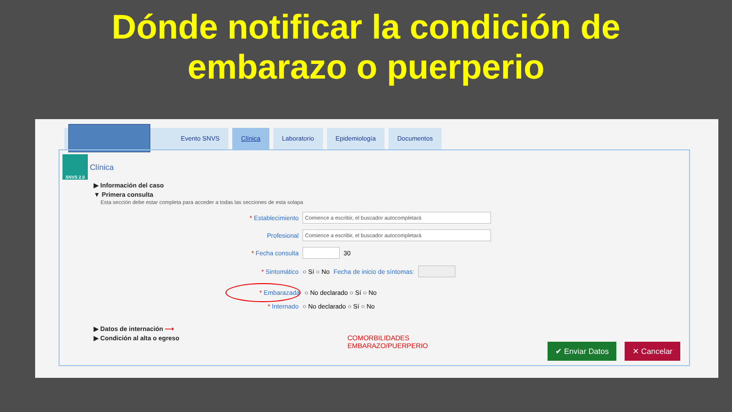Dónde notificar la condición de
embarazo o puerperio
Evento SNVS Clínica Laboratorio Epidemiología Documentos
SNVS 2.0
Clínica
▶ Información del caso
▼ Primera consulta
Esta sección debe estar completa para acceder a todas las secciones de esta solapa
* Establecimiento Comience a escribir, el buscador autocompletará
Profesional Comience a escribir, el buscador autocompletará
* Fecha consulta 30
* Sintomático ○ Sí ○ No Fecha de inicio de síntomas:
* Embarazada ○ No declarado ○ Sí ○ No
* Internado ○ No declarado ○ Sí ○ No
▶ Datos de internación ⟶
▶ Condición al alta o egreso
COMORBILIDADES
EMBARAZO/PUERPERIO
✔ Enviar Datos ✕ Cancelar